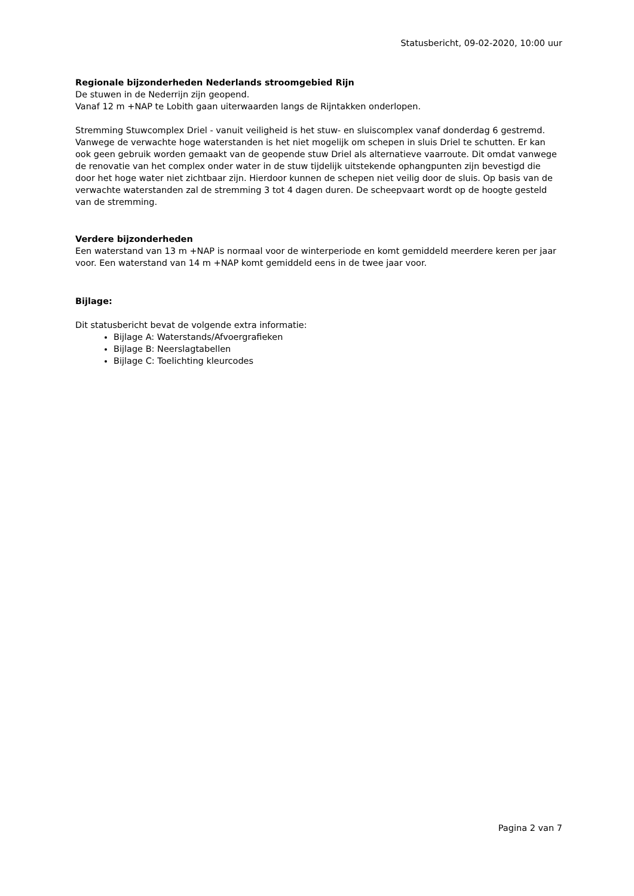Statusbericht, 09-02-2020, 10:00 uur
Regionale bijzonderheden Nederlands stroomgebied Rijn
De stuwen in de Nederrijn zijn geopend.
Vanaf 12 m +NAP te Lobith gaan uiterwaarden langs de Rijntakken onderlopen.
Stremming Stuwcomplex Driel - vanuit veiligheid is het stuw- en sluiscomplex vanaf donderdag 6 gestremd. Vanwege de verwachte hoge waterstanden is het niet mogelijk om schepen in sluis Driel te schutten. Er kan ook geen gebruik worden gemaakt van de geopende stuw Driel als alternatieve vaarroute. Dit omdat vanwege de renovatie van het complex onder water in de stuw tijdelijk uitstekende ophangpunten zijn bevestigd die door het hoge water niet zichtbaar zijn. Hierdoor kunnen de schepen niet veilig door de sluis. Op basis van de verwachte waterstanden zal de stremming 3 tot 4 dagen duren. De scheepvaart wordt op de hoogte gesteld van de stremming.
Verdere bijzonderheden
Een waterstand van 13 m +NAP is normaal voor de winterperiode en komt gemiddeld meerdere keren per jaar voor. Een waterstand van 14 m +NAP komt gemiddeld eens in de twee jaar voor.
Bijlage:
Dit statusbericht bevat de volgende extra informatie:
Bijlage A: Waterstands/Afvoergrafieken
Bijlage B: Neerslagtabellen
Bijlage C: Toelichting kleurcodes
Pagina 2 van 7